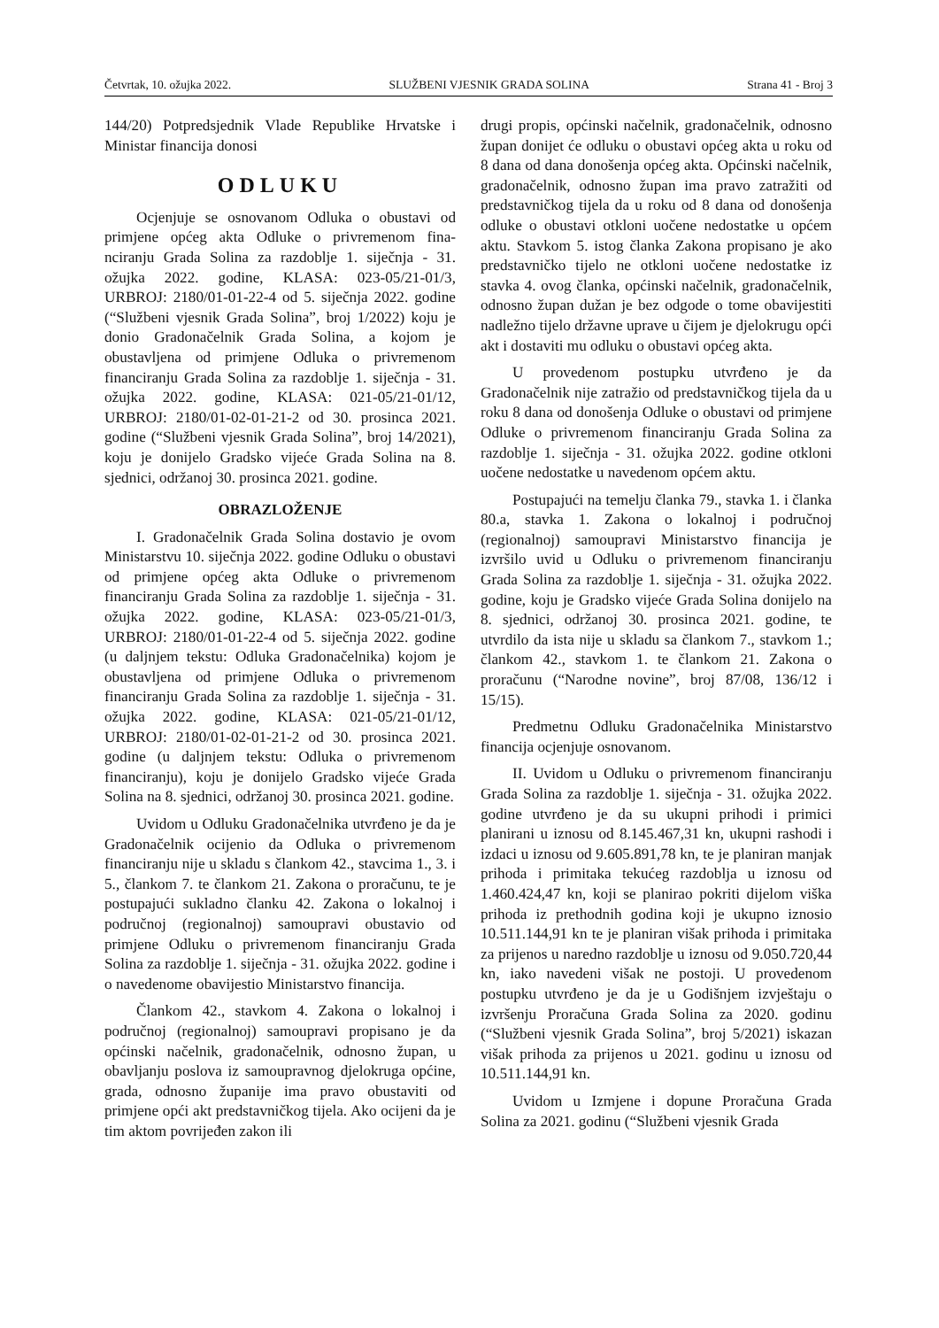Četvrtak, 10. ožujka 2022. SLUŽBENI VJESNIK GRADA SOLINA Strana 41 - Broj 3
144/20) Potpredsjednik Vlade Republike Hrvatske i Ministar financija donosi
ODLUKU
Ocjenjuje se osnovanom Odluka o obustavi od primjene općeg akta Odluke o privremenom fina-nciranju Grada Solina za razdoblje 1. siječnja - 31. ožujka 2022. godine, KLASA: 023-05/21-01/3, URBROJ: 2180/01-01-22-4 od 5. siječnja 2022. godine (“Službeni vjesnik Grada Solina”, broj 1/2022) koju je donio Gradonačelnik Grada Solina, a kojom je obustavljena od primjene Odluka o privremenom financiranju Grada Solina za razdoblje 1. siječnja - 31. ožujka 2022. godine, KLASA: 021-05/21-01/12, URBROJ: 2180/01-02-01-21-2 od 30. prosinca 2021. godine (“Službeni vjesnik Grada Solina”, broj 14/2021), koju je donijelo Gradsko vijeće Grada Solina na 8. sjednici, održanoj 30. prosinca 2021. godine.
OBRAZLOŽENJE
I. Gradonačelnik Grada Solina dostavio je ovom Ministarstvu 10. siječnja 2022. godine Odluku o obustavi od primjene općeg akta Odluke o privremenom financiranju Grada Solina za razdoblje 1. siječnja - 31. ožujka 2022. godine, KLASA: 023-05/21-01/3, URBROJ: 2180/01-01-22-4 od 5. siječnja 2022. godine (u daljnjem tekstu: Odluka Gradonačelnika) kojom je obustavljena od primjene Odluka o privremenom financiranju Grada Solina za razdoblje 1. siječnja - 31. ožujka 2022. godine, KLASA: 021-05/21-01/12, URBROJ: 2180/01-02-01-21-2 od 30. prosinca 2021. godine (u daljnjem tekstu: Odluka o privremenom financiranju), koju je donijelo Gradsko vijeće Grada Solina na 8. sjednici, održanoj 30. prosinca 2021. godine.
Uvidom u Odluku Gradonačelnika utvrđeno je da je Gradonačelnik ocijenio da Odluka o privremenom financiranju nije u skladu s člankom 42., stavcima 1., 3. i 5., člankom 7. te člankom 21. Zakona o proračunu, te je postupajući sukladno članku 42. Zakona o lokalnoj i područnoj (regionalnoj) samoupravi obustavio od primjene Odluku o privremenom financiranju Grada Solina za razdoblje 1. siječnja - 31. ožujka 2022. godine i o navedenome obavijestio Ministarstvo financija.
Člankom 42., stavkom 4. Zakona o lokalnoj i područnoj (regionalnoj) samoupravi propisano je da općinski načelnik, gradonačelnik, odnosno župan, u obavljanju poslova iz samoupravnog djelokruga općine, grada, odnosno županije ima pravo obustaviti od primjene opći akt predstavničkog tijela. Ako ocijeni da je tim aktom povrijeđen zakon ili
drugi propis, općinski načelnik, gradonačelnik, odnosno župan donijet će odluku o obustavi općeg akta u roku od 8 dana od dana donošenja općeg akta. Općinski načelnik, gradonačelnik, odnosno župan ima pravo zatražiti od predstavničkog tijela da u roku od 8 dana od donošenja odluke o obustavi otkloni uočene nedostatke u općem aktu. Stavkom 5. istog članka Zakona propisano je ako predstavničko tijelo ne otkloni uočene nedostatke iz stavka 4. ovog članka, općinski načelnik, gradonačelnik, odnosno župan dužan je bez odgode o tome obavijestiti nadležno tijelo državne uprave u čijem je djelokrugu opći akt i dostaviti mu odluku o obustavi općeg akta.
U provedenom postupku utvrđeno je da Gradonačelnik nije zatražio od predstavničkog tijela da u roku 8 dana od donošenja Odluke o obustavi od primjene Odluke o privremenom financiranju Grada Solina za razdoblje 1. siječnja - 31. ožujka 2022. godine otkloni uočene nedostatke u navedenom općem aktu.
Postupajući na temelju članka 79., stavka 1. i članka 80.a, stavka 1. Zakona o lokalnoj i područnoj (regionalnoj) samoupravi Ministarstvo financija je izvršilo uvid u Odluku o privremenom financiranju Grada Solina za razdoblje 1. siječnja - 31. ožujka 2022. godine, koju je Gradsko vijeće Grada Solina donijelo na 8. sjednici, održanoj 30. prosinca 2021. godine, te utvrdilo da ista nije u skladu sa člankom 7., stavkom 1.; člankom 42., stavkom 1. te člankom 21. Zakona o proračunu (“Narodne novine”, broj 87/08, 136/12 i 15/15).
Predmetnu Odluku Gradonačelnika Ministarstvo financija ocjenjuje osnovanom.
II. Uvidom u Odluku o privremenom financiranju Grada Solina za razdoblje 1. siječnja - 31. ožujka 2022. godine utvrđeno je da su ukupni prihodi i primici planirani u iznosu od 8.145.467,31 kn, ukupni rashodi i izdaci u iznosu od 9.605.891,78 kn, te je planiran manjak prihoda i primitaka tekućeg razdoblja u iznosu od 1.460.424,47 kn, koji se planirao pokriti dijelom viška prihoda iz prethodnih godina koji je ukupno iznosio 10.511.144,91 kn te je planiran višak prihoda i primitaka za prijenos u naredno razdoblje u iznosu od 9.050.720,44 kn, iako navedeni višak ne postoji. U provedenom postupku utvrđeno je da je u Godišnjem izvještaju o izvršenju Proračuna Grada Solina za 2020. godinu (“Službeni vjesnik Grada Solina”, broj 5/2021) iskazan višak prihoda za prijenos u 2021. godinu u iznosu od 10.511.144,91 kn.
Uvidom u Izmjene i dopune Proračuna Grada Solina za 2021. godinu (“Službeni vjesnik Grada